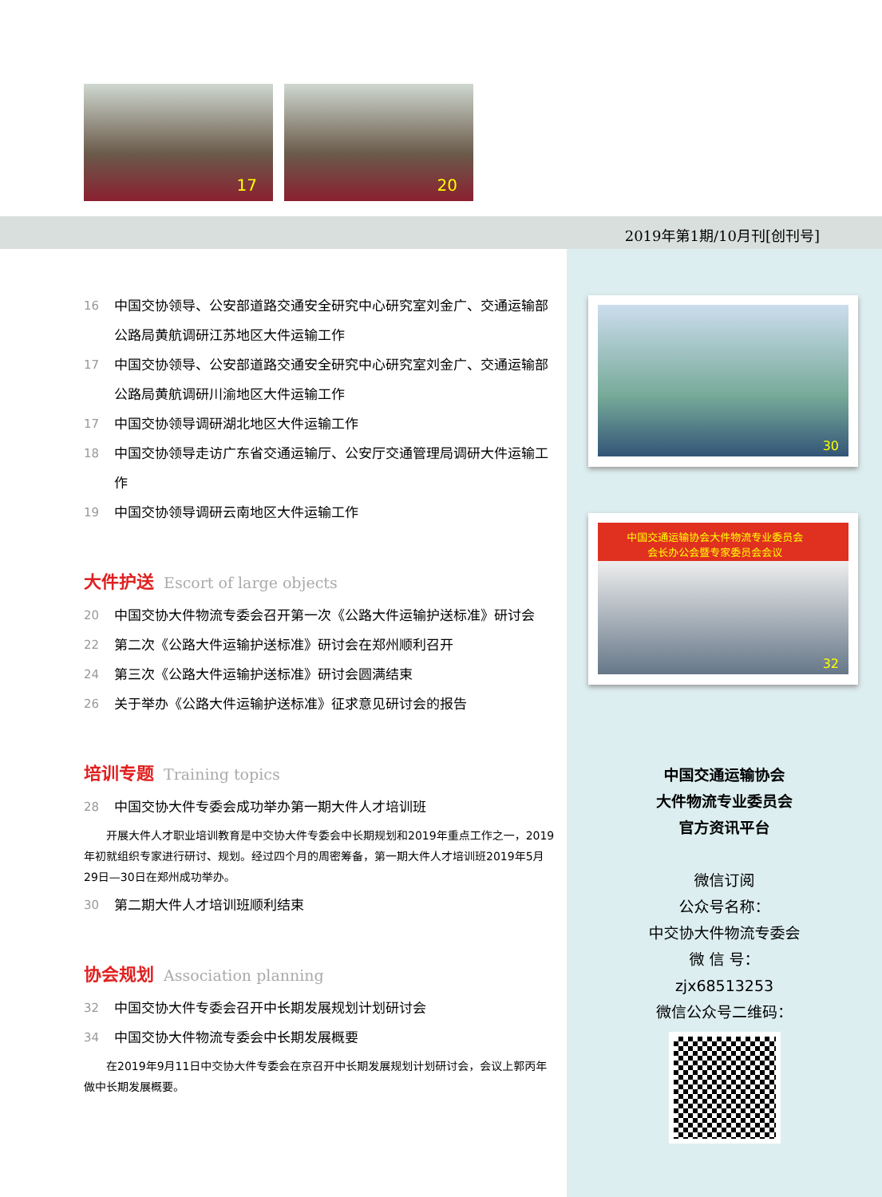17 20
2019年第1期/10月刊[创刊号]
16 中国交协领导、公安部道路交通安全研究中心研究室刘金广、交通运输部公路局黄航调研江苏地区大件运输工作
17 中国交协领导、公安部道路交通安全研究中心研究室刘金广、交通运输部公路局黄航调研川渝地区大件运输工作
17 中国交协领导调研湖北地区大件运输工作
18 中国交协领导走访广东省交通运输厅、公安厅交通管理局调研大件运输工作
19 中国交协领导调研云南地区大件运输工作
大件护送 Escort of large objects
20 中国交协大件物流专委会召开第一次《公路大件运输护送标准》研讨会
22 第二次《公路大件运输护送标准》研讨会在郑州顺利召开
24 第三次《公路大件运输护送标准》研讨会圆满结束
26 关于举办《公路大件运输护送标准》征求意见研讨会的报告
培训专题 Training topics
28 中国交协大件专委会成功举办第一期大件人才培训班
开展大件人才职业培训教育是中交协大件专委会中长期规划和2019年重点工作之一，2019年初就组织专家进行研讨、规划。经过四个月的周密筹备，第一期大件人才培训班2019年5月29日—30日在郑州成功举办。
30 第二期大件人才培训班顺利结束
协会规划 Association planning
32 中国交协大件专委会召开中长期发展规划计划研讨会
34 中国交协大件物流专委会中长期发展概要
在2019年9月11日中交协大件专委会在京召开中长期发展规划计划研讨会，会议上郭丙年做中长期发展概要。
30
中国交通运输协会大件物流专业委员会
会长办公会暨专家委员会会议 32
中国交通运输协会
大件物流专业委员会
官方资讯平台
微信订阅
公众号名称：
中交协大件物流专委会
微 信 号：
zjx68513253
微信公众号二维码：